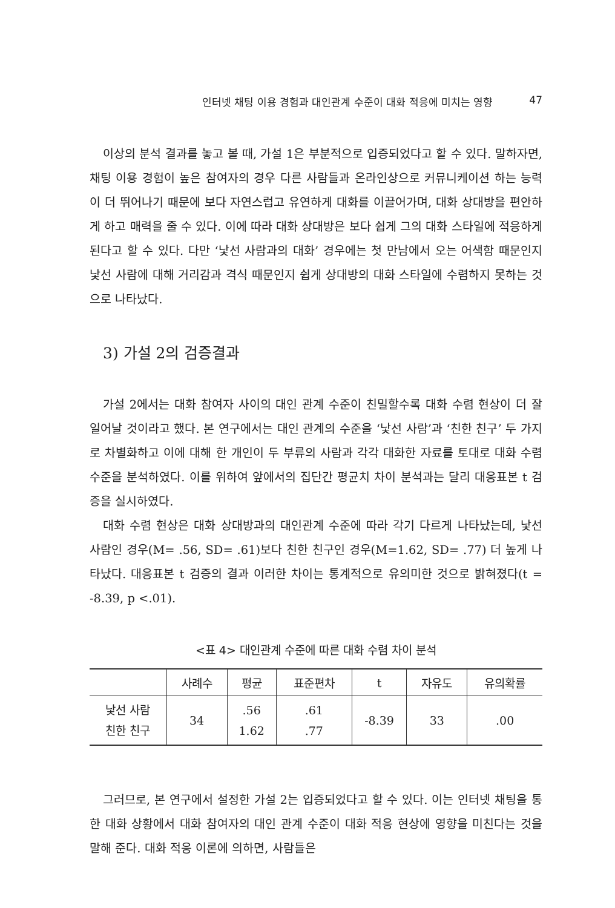인터넷 채팅 이용 경험과 대인관계 수준이 대화 적응에 미치는 영향 47
이상의 분석 결과를 놓고 볼 때, 가설 1은 부분적으로 입증되었다고 할 수 있다. 말하자면, 채팅 이용 경험이 높은 참여자의 경우 다른 사람들과 온라인상으로 커뮤니케이션 하는 능력이 더 뛰어나기 때문에 보다 자연스럽고 유연하게 대화를 이끌어가며, 대화 상대방을 편안하게 하고 매력을 줄 수 있다. 이에 따라 대화 상대방은 보다 쉽게 그의 대화 스타일에 적응하게 된다고 할 수 있다. 다만 ‘낯선 사람과의 대화’ 경우에는 첫 만남에서 오는 어색함 때문인지 낯선 사람에 대해 거리감과 격식 때문인지 쉽게 상대방의 대화 스타일에 수렴하지 못하는 것으로 나타났다.
3) 가설 2의 검증결과
가설 2에서는 대화 참여자 사이의 대인 관계 수준이 친밀할수록 대화 수렴 현상이 더 잘 일어날 것이라고 했다. 본 연구에서는 대인 관계의 수준을 ‘낯선 사람’과 ‘친한 친구’ 두 가지로 차별화하고 이에 대해 한 개인이 두 부류의 사람과 각각 대화한 자료를 토대로 대화 수렴 수준을 분석하였다. 이를 위하여 앞에서의 집단간 평균치 차이 분석과는 달리 대응표본 t 검증을 실시하였다.
대화 수렴 현상은 대화 상대방과의 대인관계 수준에 따라 각기 다르게 나타났는데, 낯선 사람인 경우(M= .56, SD= .61)보다 친한 친구인 경우(M=1.62, SD= .77) 더 높게 나타났다. 대응표본 t 검증의 결과 이러한 차이는 통계적으로 유의미한 것으로 밝혀졌다(t = -8.39, p <.01).
<표 4> 대인관계 수준에 따른 대화 수렴 차이 분석
| | 사례수 | 평균 | 표준편차 | t | 자유도 | 유의확률 |
| --- | --- | --- | --- | --- | --- | --- |
| 낯선 사람 친한 친구 | 34 | .56 1.62 | .61 .77 | -8.39 | 33 | .00 |
그러므로, 본 연구에서 설정한 가설 2는 입증되었다고 할 수 있다. 이는 인터넷 채팅을 통한 대화 상황에서 대화 참여자의 대인 관계 수준이 대화 적응 현상에 영향을 미친다는 것을 말해 준다. 대화 적응 이론에 의하면, 사람들은